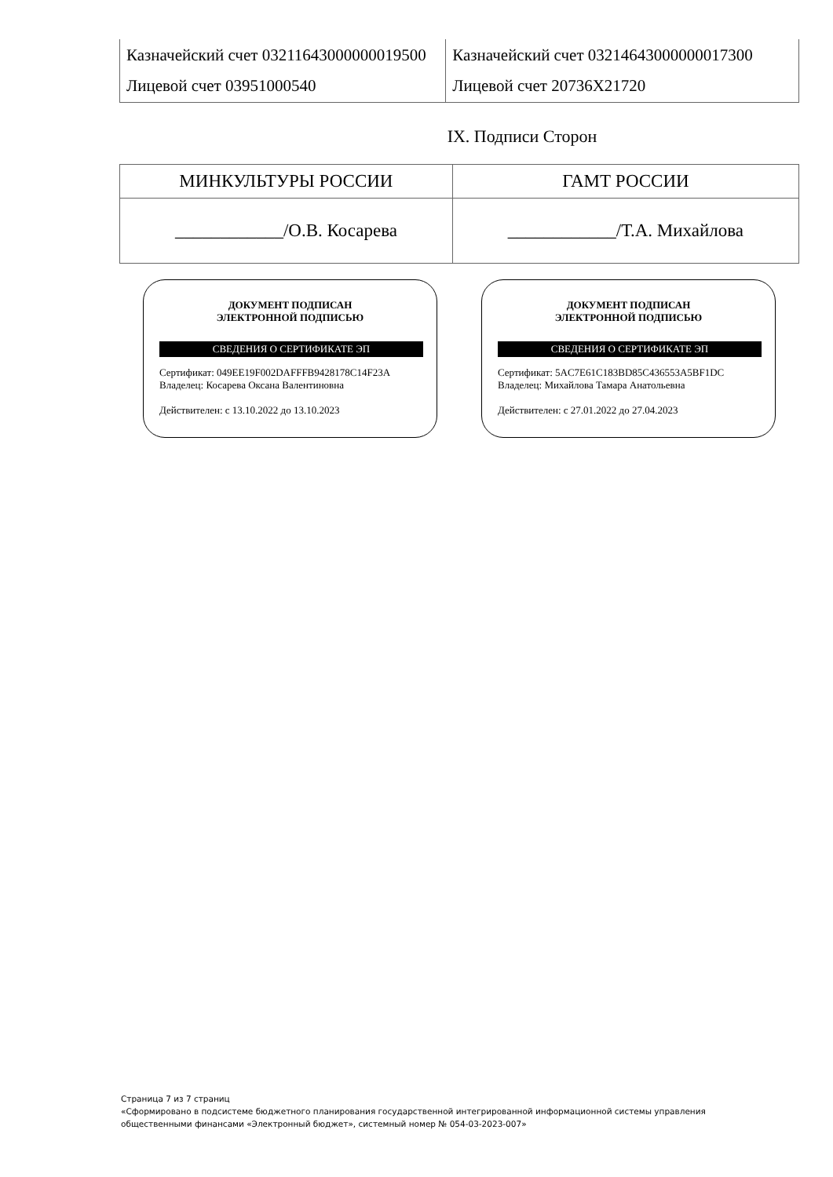| Казначейский счет 03211643000000019500 Лицевой счет 03951000540 | Казначейский счет 03214643000000017300 Лицевой счет 20736Х21720 |
IX. Подписи Сторон
| МИНКУЛЬТУРЫ РОССИИ | ГАМТ РОССИИ |
| ____________/О.В. Косарева | ____________/Т.А. Михайлова |
ДОКУМЕНТ ПОДПИСАН
ЭЛЕКТРОННОЙ ПОДПИСЬЮ
СВЕДЕНИЯ О СЕРТИФИКАТЕ ЭП
Сертификат: 049EE19F002DAFFFB9428178C14F23A
Владелец: Косарева Оксана Валентиновна
Действителен: с 13.10.2022 до 13.10.2023
ДОКУМЕНТ ПОДПИСАН
ЭЛЕКТРОННОЙ ПОДПИСЬЮ
СВЕДЕНИЯ О СЕРТИФИКАТЕ ЭП
Сертификат: 5AC7E61C183BD85C436553A5BF1DC
Владелец: Михайлова Тамара Анатольевна
Действителен: с 27.01.2022 до 27.04.2023
Страница 7 из 7 страниц
«Сформировано в подсистеме бюджетного планирования государственной интегрированной информационной системы управления
общественными финансами «Электронный бюджет», системный номер № 054-03-2023-007»